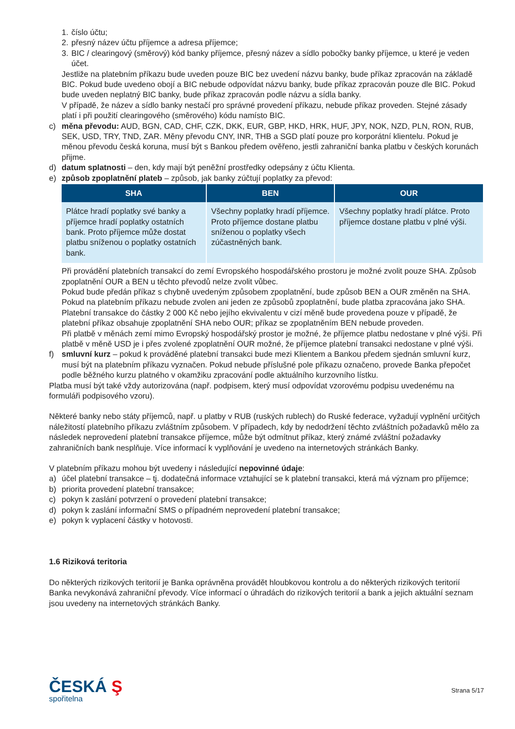1. číslo účtu;
2. přesný název účtu příjemce a adresa příjemce;
3. BIC / clearingový (směrový) kód banky příjemce, přesný název a sídlo pobočky banky příjemce, u které je veden účet.
Jestliže na platebním příkazu bude uveden pouze BIC bez uvedení názvu banky, bude příkaz zpracován na základě BIC. Pokud bude uvedeno obojí a BIC nebude odpovídat názvu banky, bude příkaz zpracován pouze dle BIC. Pokud bude uveden neplatný BIC banky, bude příkaz zpracován podle názvu a sídla banky.
V případě, že název a sídlo banky nestačí pro správné provedení příkazu, nebude příkaz proveden. Stejné zásady platí i při použití clearingového (směrového) kódu namísto BIC.
c) měna převodu: AUD, BGN, CAD, CHF, CZK, DKK, EUR, GBP, HKD, HRK, HUF, JPY, NOK, NZD, PLN, RON, RUB, SEK, USD, TRY, TND, ZAR. Měny převodu CNY, INR, THB a SGD platí pouze pro korporátní klientelu. Pokud je měnou převodu česká koruna, musí být s Bankou předem ověřeno, jestli zahraniční banka platbu v českých korunách přijme.
d) datum splatnosti – den, kdy mají být peněžní prostředky odepsány z účtu Klienta.
e) způsob zpoplatnění plateb – způsob, jak banky zúčtují poplatky za převod:
| SHA | BEN | OUR |
| --- | --- | --- |
| Plátce hradí poplatky své banky a příjemce hradí poplatky ostatních bank. Proto příjemce může dostat platbu sníženou o poplatky ostatních bank. | Všechny poplatky hradí příjemce. Proto příjemce dostane platbu sníženou o poplatky všech zúčastněných bank. | Všechny poplatky hradí plátce. Proto příjemce dostane platbu v plné výši. |
Při provádění platebních transakcí do zemí Evropského hospodářského prostoru je možné zvolit pouze SHA. Způsob zpoplatnění OUR a BEN u těchto převodů nelze zvolit vůbec.
Pokud bude předán příkaz s chybně uvedeným způsobem zpoplatnění, bude způsob BEN a OUR změněn na SHA. Pokud na platebním příkazu nebude zvolen ani jeden ze způsobů zpoplatnění, bude platba zpracována jako SHA. Platební transakce do částky 2 000 Kč nebo jejího ekvivalentu v cizí měně bude provedena pouze v případě, že platební příkaz obsahuje zpoplatnění SHA nebo OUR; příkaz se zpoplatněním BEN nebude proveden.
Při platbě v měnách zemí mimo Evropský hospodářský prostor je možné, že příjemce platbu nedostane v plné výši. Při platbě v měně USD je i přes zvolené zpoplatnění OUR možné, že příjemce platební transakci nedostane v plné výši.
f) smluvní kurz – pokud k prováděné platební transakci bude mezi Klientem a Bankou předem sjednán smluvní kurz, musí být na platebním příkazu vyznačen. Pokud nebude příslušné pole příkazu označeno, provede Banka přepočet podle běžného kurzu platného v okamžiku zpracování podle aktuálního kurzovního lístku.
Platba musí být také vždy autorizována (např. podpisem, který musí odpovídat vzorovému podpisu uvedenému na formuláři podpisového vzoru).
Některé banky nebo státy příjemců, např. u platby v RUB (ruských rublech) do Ruské federace, vyžadují vyplnění určitých náležitostí platebního příkazu zvláštním způsobem. V případech, kdy by nedodržení těchto zvláštních požadavků mělo za následek neprovedení platební transakce příjemce, může být odmítnut příkaz, který známé zvláštní požadavky zahraničních bank nesplňuje. Více informací k vyplňování je uvedeno na internetových stránkách Banky.
V platebním příkazu mohou být uvedeny i následující nepovinné údaje:
a) účel platební transakce – tj. dodatečná informace vztahující se k platební transakci, která má význam pro příjemce;
b) priorita provedení platební transakce;
c) pokyn k zaslání potvrzení o provedení platební transakce;
d) pokyn k zaslání informační SMS o případném neprovedení platební transakce;
e) pokyn k vyplacení částky v hotovosti.
1.6 Riziková teritoria
Do některých rizikových teritorií je Banka oprávněna provádět hloubkovou kontrolu a do některých rizikových teritorií Banka nevykonává zahraniční převody. Více informací o úhradách do rizikových teritorií a bank a jejich aktuální seznam jsou uvedeny na internetových stránkách Banky.
ČESKÁ Ş
spořitelna
Strana 5/17